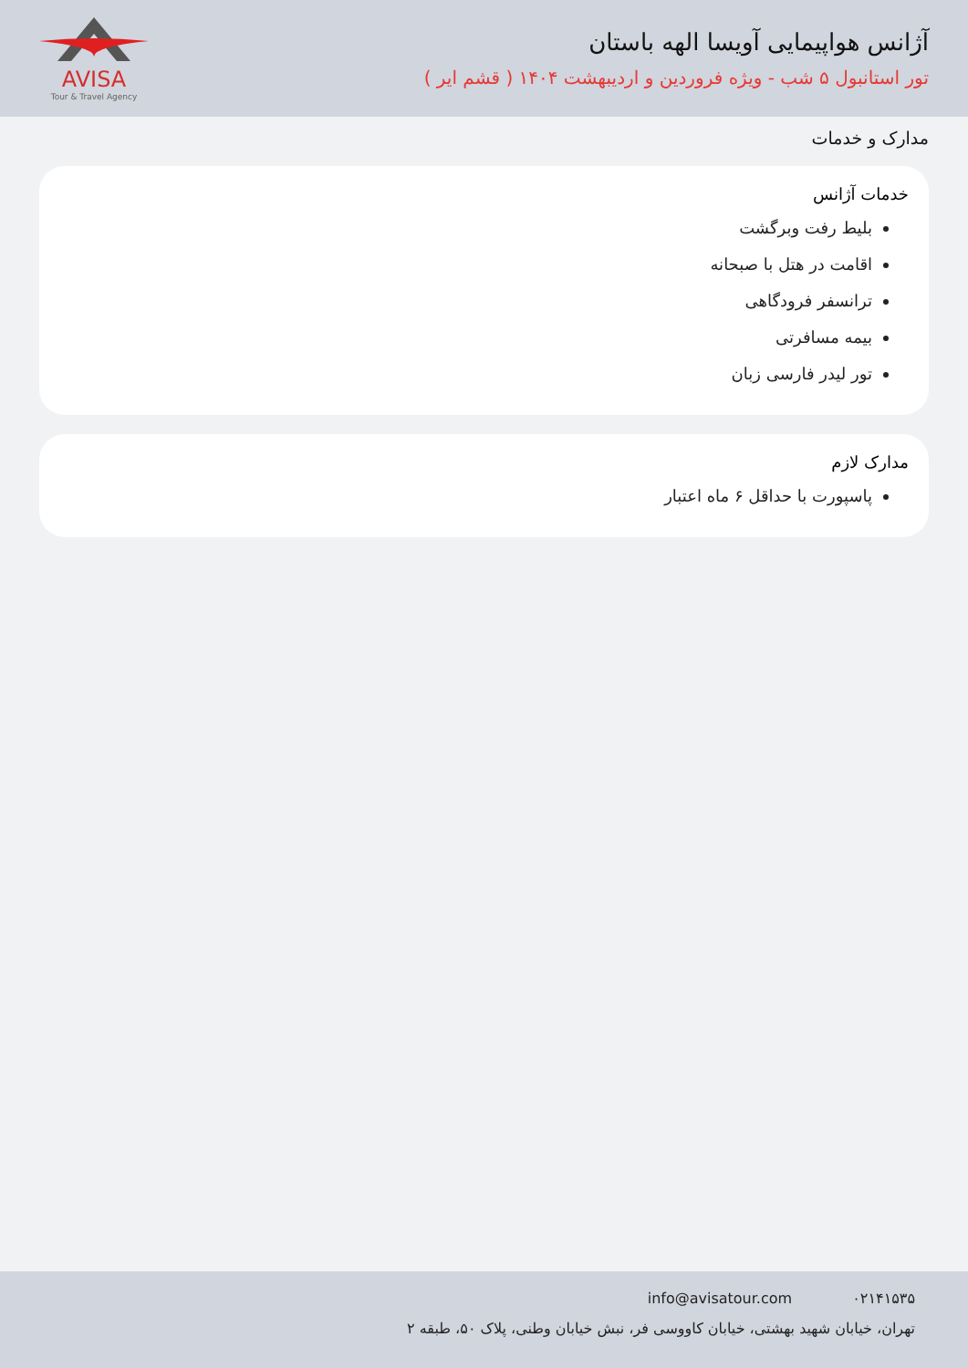آژانس هواپیمایی آویسا الهه باستان
تور استانبول ۵ شب - ویژه فروردین و اردیبهشت ۱۴۰۴ ( قشم ایر )
AVISA
Tour & Travel Agency
مدارک و خدمات
خدمات آژانس
بلیط رفت وبرگشت
اقامت در هتل با صبحانه
ترانسفر فرودگاهی
بیمه مسافرتی
تور لیدر فارسی زبان
مدارک لازم
پاسپورت با حداقل ۶ ماه اعتبار
۰۲۱۴۱۵۳۵ info@avisatour.com
تهران، خیابان شهید بهشتی، خیابان کاووسی فر، نبش خیابان وطنی، پلاک ۵۰، طبقه ۲